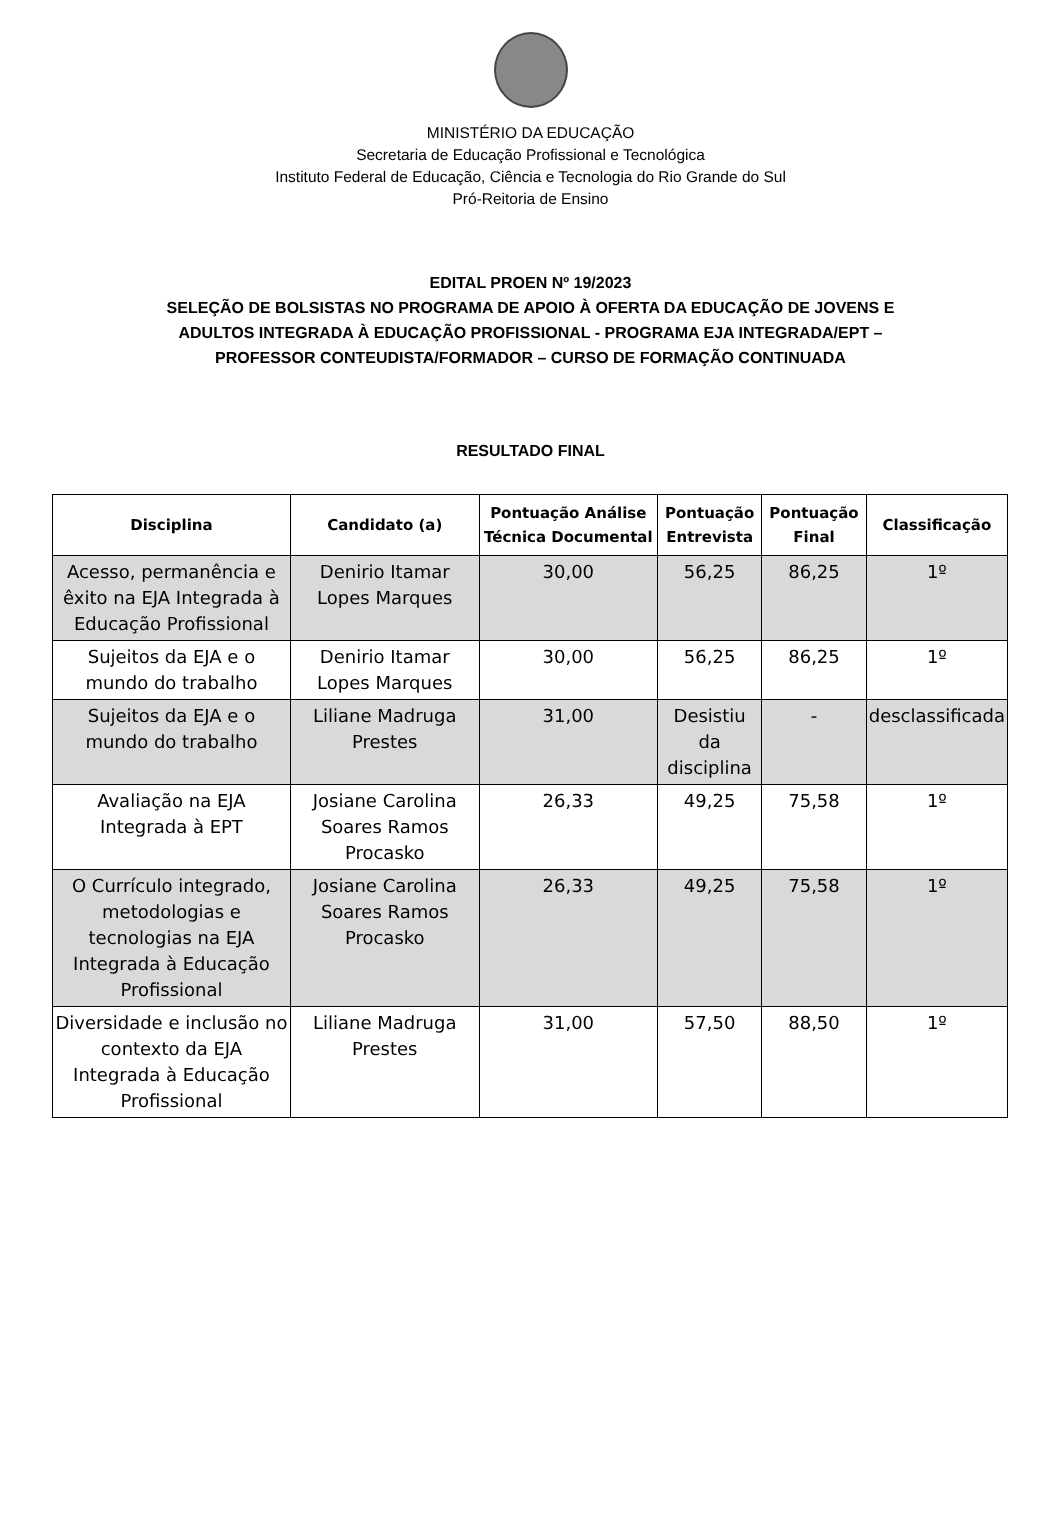MINISTÉRIO DA EDUCAÇÃO
Secretaria de Educação Profissional e Tecnológica
Instituto Federal de Educação, Ciência e Tecnologia do Rio Grande do Sul
Pró-Reitoria de Ensino
EDITAL PROEN Nº 19/2023
SELEÇÃO DE BOLSISTAS NO PROGRAMA DE APOIO À OFERTA DA EDUCAÇÃO DE JOVENS E
ADULTOS INTEGRADA À EDUCAÇÃO PROFISSIONAL - PROGRAMA EJA INTEGRADA/EPT –
PROFESSOR CONTEUDISTA/FORMADOR – CURSO DE FORMAÇÃO CONTINUADA
RESULTADO FINAL
| Disciplina | Candidato (a) | Pontuação Análise Técnica Documental | Pontuação Entrevista | Pontuação Final | Classificação |
| --- | --- | --- | --- | --- | --- |
| Acesso, permanência e êxito na EJA Integrada à Educação Profissional | Denirio Itamar Lopes Marques | 30,00 | 56,25 | 86,25 | 1º |
| Sujeitos da EJA e o mundo do trabalho | Denirio Itamar Lopes Marques | 30,00 | 56,25 | 86,25 | 1º |
| Sujeitos da EJA e o mundo do trabalho | Liliane Madruga Prestes | 31,00 | Desistiu da disciplina | - | desclassificada |
| Avaliação na EJA Integrada à EPT | Josiane Carolina Soares Ramos Procasko | 26,33 | 49,25 | 75,58 | 1º |
| O Currículo integrado, metodologias e tecnologias na EJA Integrada à Educação Profissional | Josiane Carolina Soares Ramos Procasko | 26,33 | 49,25 | 75,58 | 1º |
| Diversidade e inclusão no contexto da EJA Integrada à Educação Profissional | Liliane Madruga Prestes | 31,00 | 57,50 | 88,50 | 1º |